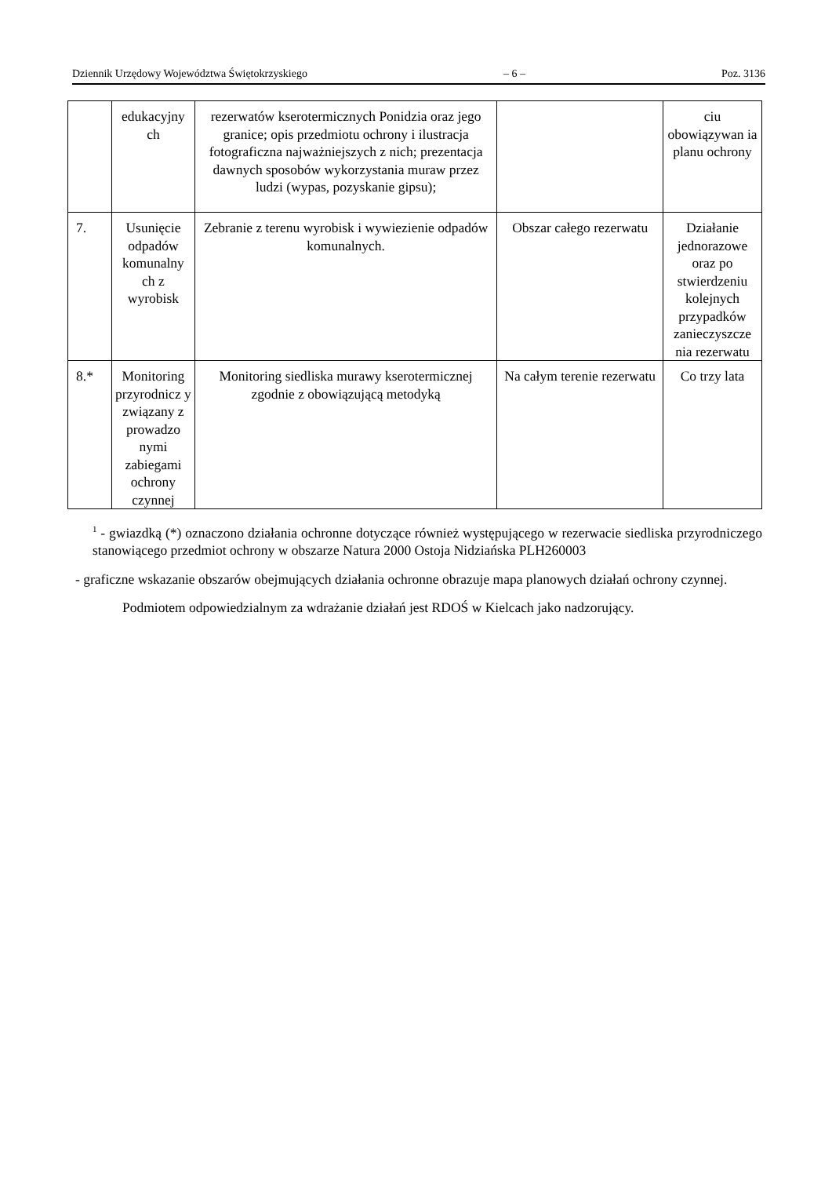Dziennik Urzędowy Województwa Świętokrzyskiego – 6 – Poz. 3136
| | edukacyjny ch | rezerwatów kserotermicznych Ponidzia oraz jego granice; opis przedmiotu ochrony i ilustracja fotograficzna najważniejszych z nich; prezentacja dawnych sposobów wykorzystania muraw przez ludzi (wypas, pozyskanie gipsu); | | ciu obowiązywan ia planu ochrony |
| 7. | Usunięcie odpadów komunalny ch z wyrobisk | Zebranie z terenu wyrobisk i wywiezienie odpadów komunalnych. | Obszar całego rezerwatu | Działanie jednorazowe oraz po stwierdzeniu kolejnych przypadków zanieczyszcze nia rezerwatu |
| 8.* | Monitoring przyrodnicz y związany z prowadzo nymi zabiegami ochrony czynnej | Monitoring siedliska murawy kserotermicznej zgodnie z obowiązującą metodyką | Na całym terenie rezerwatu | Co trzy lata |
<sup>1</sup> - gwiazdką (*) oznaczono działania ochronne dotyczące również występującego w rezerwacie siedliska przyrodniczego stanowiącego przedmiot ochrony w obszarze Natura 2000 Ostoja Nidziańska PLH260003
- graficzne wskazanie obszarów obejmujących działania ochronne obrazuje mapa planowych działań ochrony czynnej.
Podmiotem odpowiedzialnym za wdrażanie działań jest RDOŚ w Kielcach jako nadzorujący.